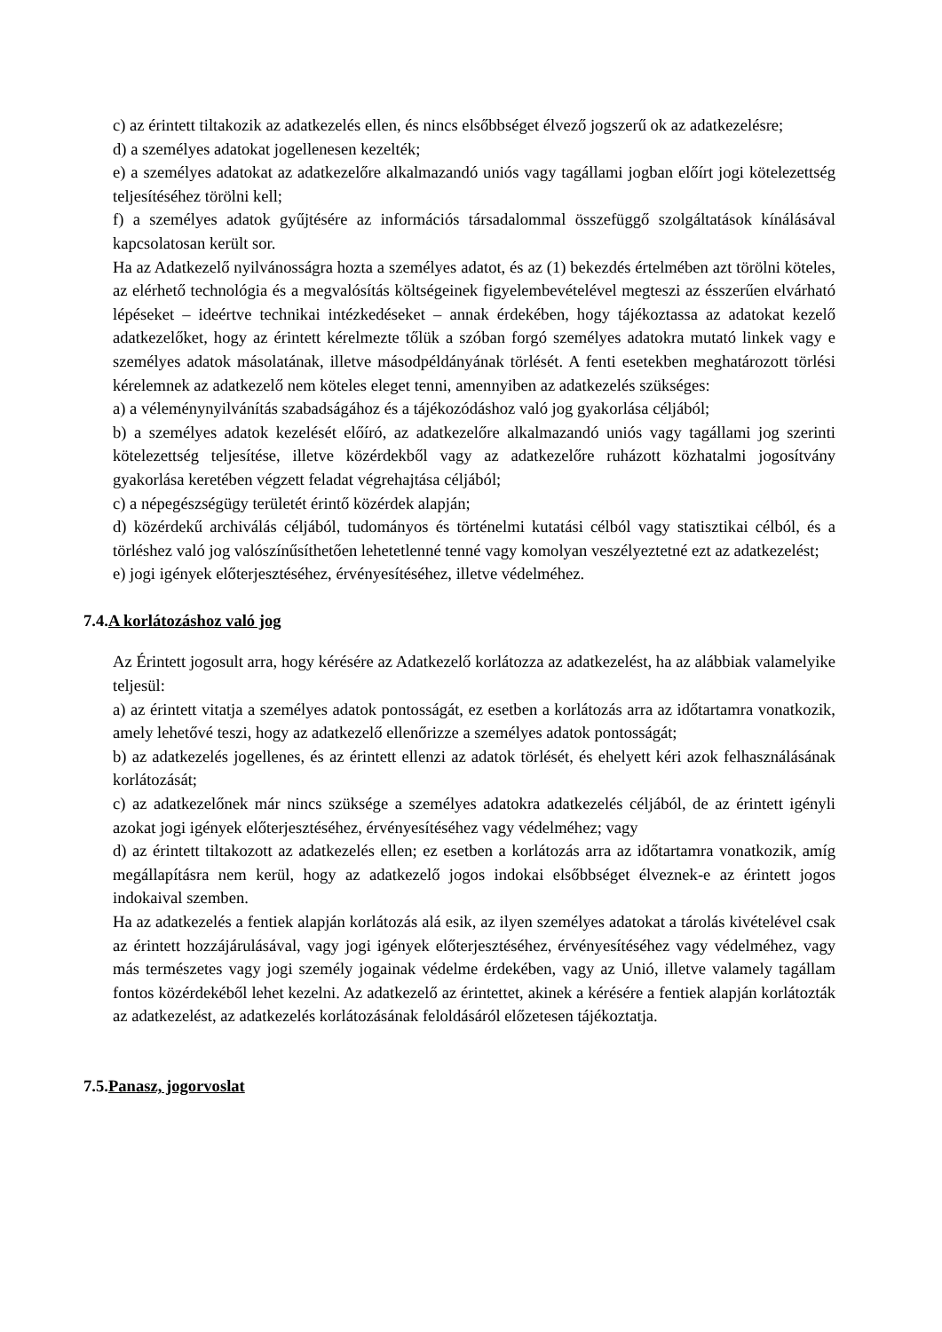c) az érintett tiltakozik az adatkezelés ellen, és nincs elsőbbséget élvező jogszerű ok az adatkezelésre;
d) a személyes adatokat jogellenesen kezelték;
e) a személyes adatokat az adatkezelőre alkalmazandó uniós vagy tagállami jogban előírt jogi kötelezettség teljesítéséhez törölni kell;
f) a személyes adatok gyűjtésére az információs társadalommal összefüggő szolgáltatások kínálásával kapcsolatosan került sor.
Ha az Adatkezelő nyilvánosságra hozta a személyes adatot, és az (1) bekezdés értelmében azt törölni köteles, az elérhető technológia és a megvalósítás költségeinek figyelembevételével megteszi az ésszerűen elvárható lépéseket – ideértve technikai intézkedéseket – annak érdekében, hogy tájékoztassa az adatokat kezelő adatkezelőket, hogy az érintett kérelmezte tőlük a szóban forgó személyes adatokra mutató linkek vagy e személyes adatok másolatának, illetve másodpéldányának törlését. A fenti esetekben meghatározott törlési kérelemnek az adatkezelő nem köteles eleget tenni, amennyiben az adatkezelés szükséges:
a) a véleménynyilvánítás szabadságához és a tájékozódáshoz való jog gyakorlása céljából;
b) a személyes adatok kezelését előíró, az adatkezelőre alkalmazandó uniós vagy tagállami jog szerinti kötelezettség teljesítése, illetve közérdekből vagy az adatkezelőre ruházott közhatalmi jogosítvány gyakorlása keretében végzett feladat végrehajtása céljából;
c) a népegészségügy területét érintő közérdek alapján;
d) közérdekű archiválás céljából, tudományos és történelmi kutatási célból vagy statisztikai célból, és a törléshez való jog valószínűsíthetően lehetetlenné tenné vagy komolyan veszélyeztetné ezt az adatkezelést;
e) jogi igények előterjesztéséhez, érvényesítéséhez, illetve védelméhez.
7.4.A korlátozáshoz való jog
Az Érintett jogosult arra, hogy kérésére az Adatkezelő korlátozza az adatkezelést, ha az alábbiak valamelyike teljesül:
a) az érintett vitatja a személyes adatok pontosságát, ez esetben a korlátozás arra az időtartamra vonatkozik, amely lehetővé teszi, hogy az adatkezelő ellenőrizze a személyes adatok pontosságát;
b) az adatkezelés jogellenes, és az érintett ellenzi az adatok törlését, és ehelyett kéri azok felhasználásának korlátozását;
c) az adatkezelőnek már nincs szüksége a személyes adatokra adatkezelés céljából, de az érintett igényli azokat jogi igények előterjesztéséhez, érvényesítéséhez vagy védelméhez; vagy
d) az érintett tiltakozott az adatkezelés ellen; ez esetben a korlátozás arra az időtartamra vonatkozik, amíg megállapításra nem kerül, hogy az adatkezelő jogos indokai elsőbbséget élveznek-e az érintett jogos indokaival szemben.
Ha az adatkezelés a fentiek alapján korlátozás alá esik, az ilyen személyes adatokat a tárolás kivételével csak az érintett hozzájárulásával, vagy jogi igények előterjesztéséhez, érvényesítéséhez vagy védelméhez, vagy más természetes vagy jogi személy jogainak védelme érdekében, vagy az Unió, illetve valamely tagállam fontos közérdekéből lehet kezelni. Az adatkezelő az érintettet, akinek a kérésére a fentiek alapján korlátozták az adatkezelést, az adatkezelés korlátozásának feloldásáról előzetesen tájékoztatja.
7.5.Panasz, jogorvoslat